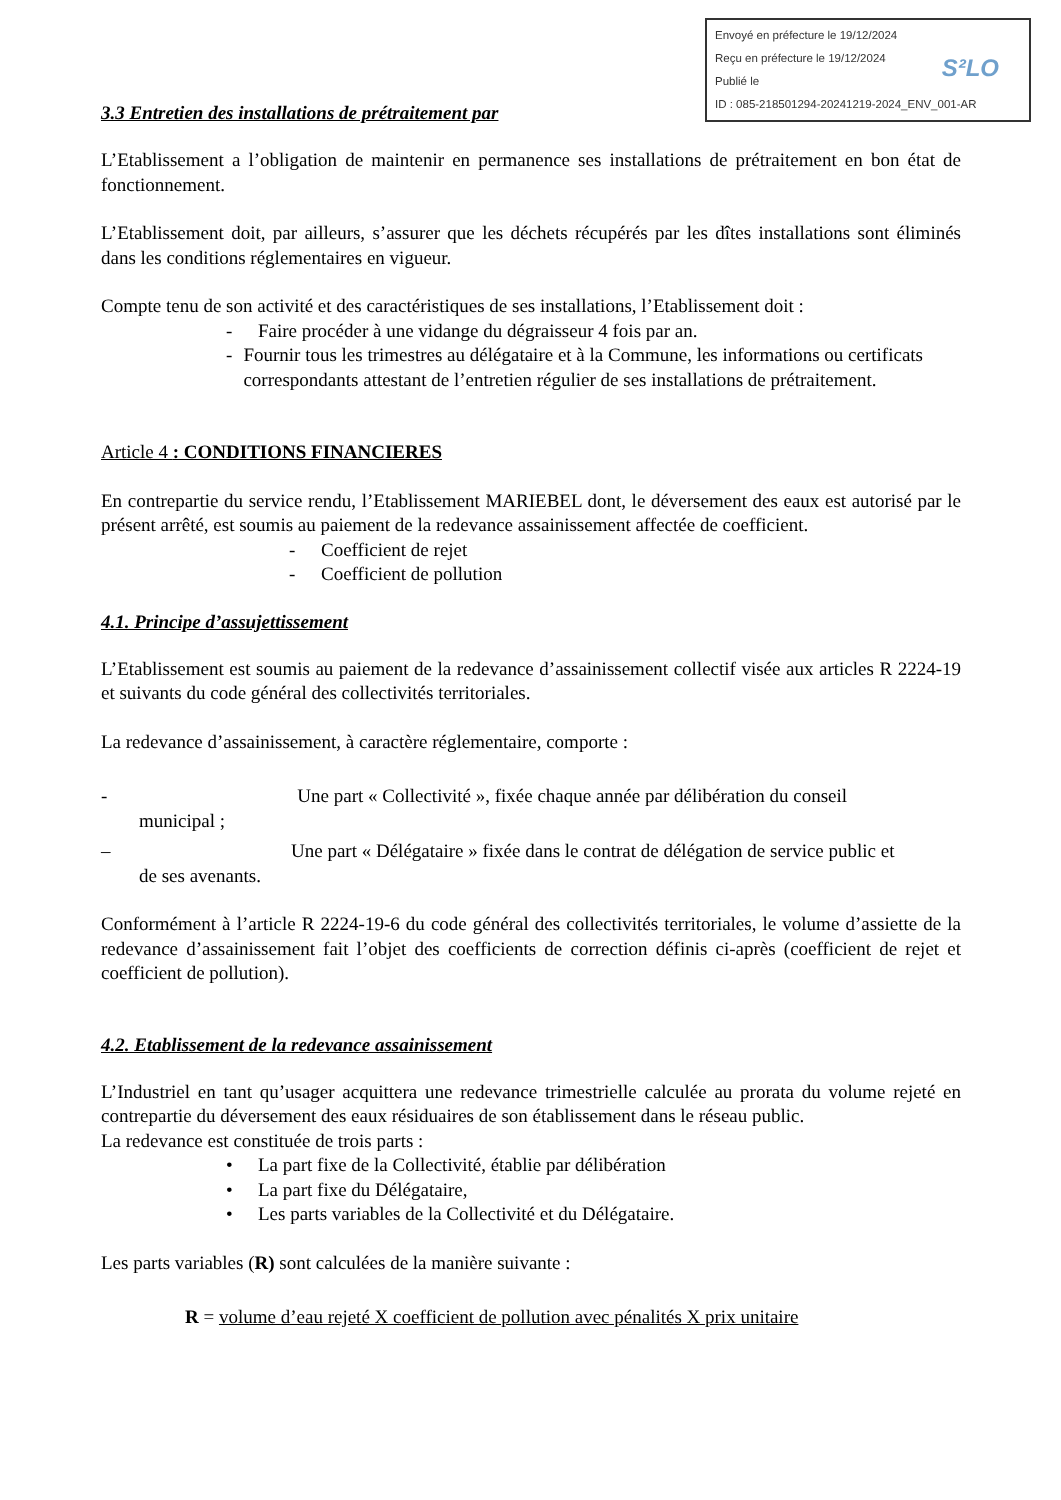Envoyé en préfecture le 19/12/2024
Reçu en préfecture le 19/12/2024
Publié le
ID : 085-218501294-20241219-2024_ENV_001-AR
S²LO
3.3 Entretien des installations de prétraitement par
L’Etablissement a l’obligation de maintenir en permanence ses installations de prétraitement en bon état de fonctionnement.
L’Etablissement doit, par ailleurs, s’assurer que les déchets récupérés par les dîtes installations sont éliminés dans les conditions réglementaires en vigueur.
Compte tenu de son activité et des caractéristiques de ses installations, l’Etablissement doit :
- Faire procéder à une vidange du dégraisseur 4 fois par an.
- Fournir tous les trimestres au délégataire et à la Commune, les informations ou certificats correspondants attestant de l’entretien régulier de ses installations de prétraitement.
Article 4 : CONDITIONS FINANCIERES
En contrepartie du service rendu, l’Etablissement MARIEBEL dont, le déversement des eaux est autorisé par le présent arrêté, est soumis au paiement de la redevance assainissement affectée de coefficient.
- Coefficient de rejet
- Coefficient de pollution
4.1. Principe d’assujettissement
L’Etablissement est soumis au paiement de la redevance d’assainissement collectif visée aux articles R 2224-19 et suivants du code général des collectivités territoriales.
La redevance d’assainissement, à caractère réglementaire, comporte :
- Une part « Collectivité », fixée chaque année par délibération du conseil
municipal ;
– Une part « Délégataire » fixée dans le contrat de délégation de service public et
de ses avenants.
Conformément à l’article R 2224-19-6 du code général des collectivités territoriales, le volume d’assiette de la redevance d’assainissement fait l’objet des coefficients de correction définis ci-après (coefficient de rejet et coefficient de pollution).
4.2. Etablissement de la redevance assainissement
L’Industriel en tant qu’usager acquittera une redevance trimestrielle calculée au prorata du volume rejeté en contrepartie du déversement des eaux résiduaires de son établissement dans le réseau public.
La redevance est constituée de trois parts :
• La part fixe de la Collectivité, établie par délibération
• La part fixe du Délégataire,
• Les parts variables de la Collectivité et du Délégataire.
Les parts variables (R) sont calculées de la manière suivante :
R = volume d’eau rejeté X coefficient de pollution avec pénalités X prix unitaire